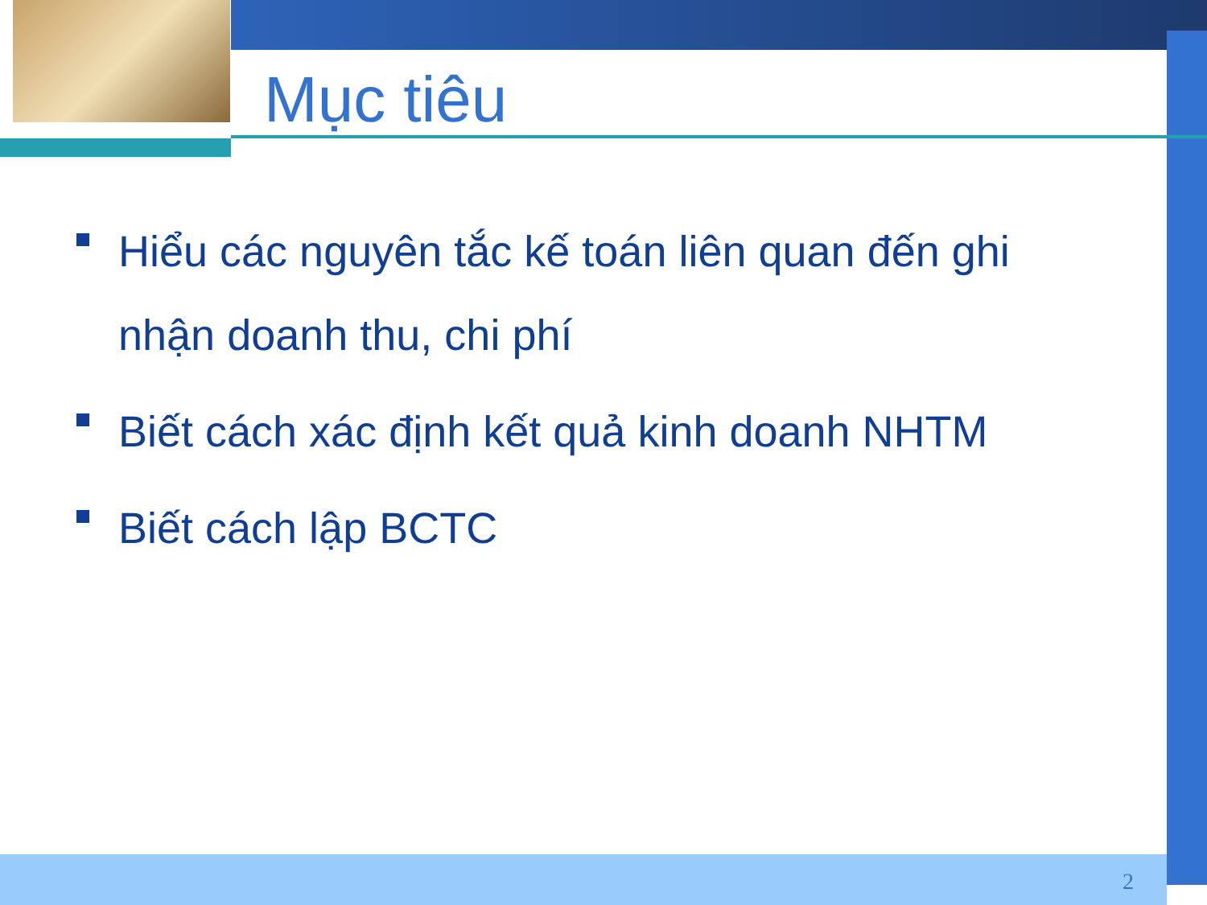Mục tiêu
Hiểu các nguyên tắc kế toán liên quan đến ghi nhận doanh thu, chi phí
Biết cách xác định kết quả kinh doanh NHTM
Biết cách lập BCTC
2